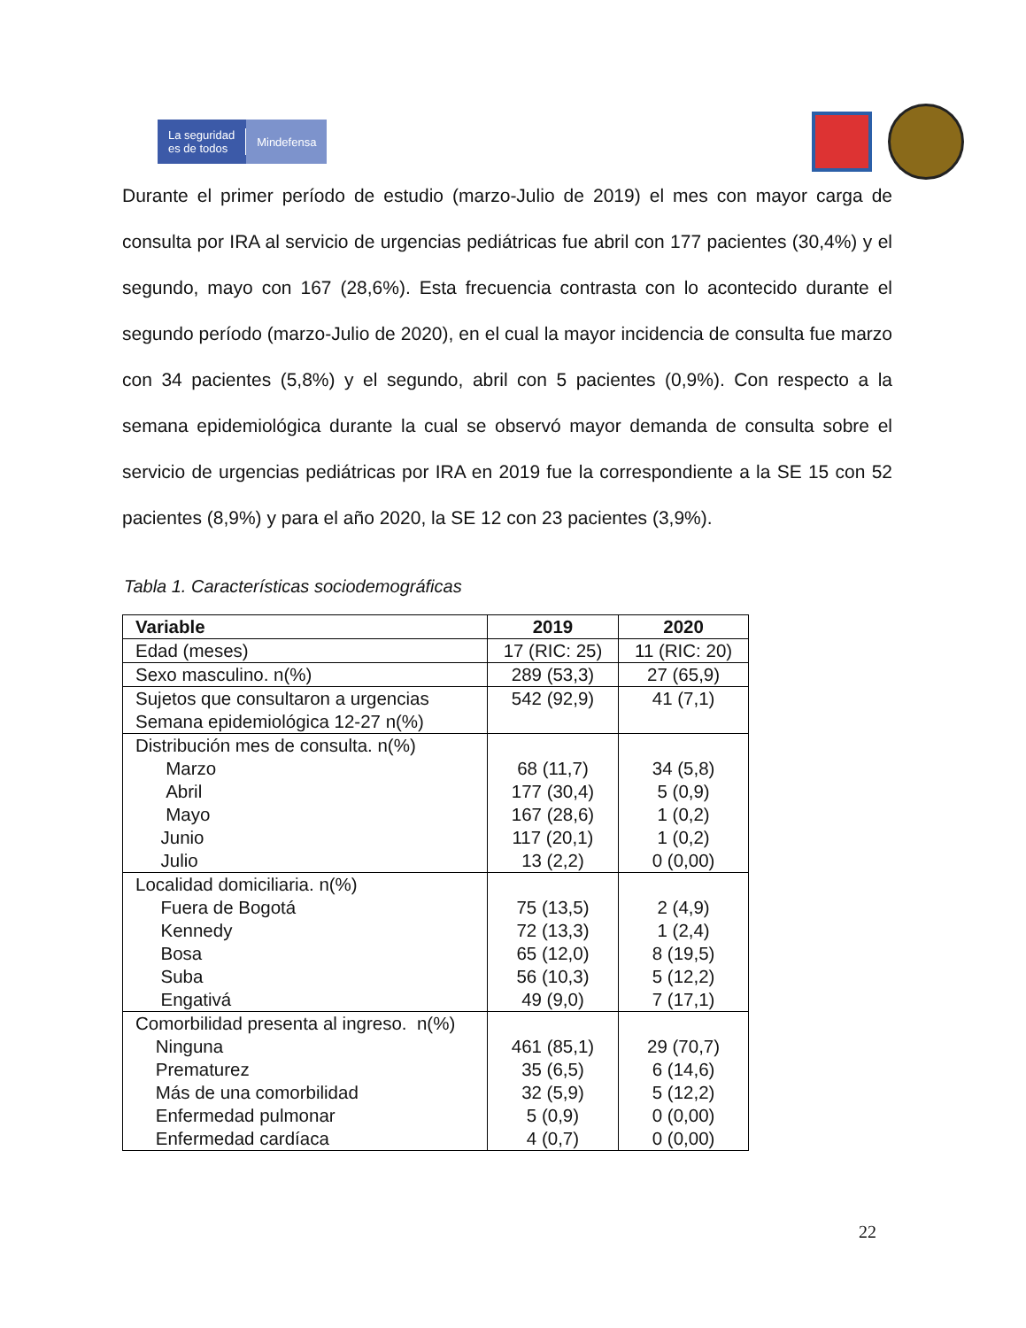La seguridad
es de todos
Mindefensa
Durante el primer período de estudio (marzo-Julio de 2019) el mes con mayor carga de consulta por IRA al servicio de urgencias pediátricas fue abril con 177 pacientes (30,4%) y el segundo, mayo con 167 (28,6%). Esta frecuencia contrasta con lo acontecido durante el segundo período (marzo-Julio de 2020), en el cual la mayor incidencia de consulta fue marzo con 34 pacientes (5,8%) y el segundo, abril con 5 pacientes (0,9%). Con respecto a la semana epidemiológica durante la cual se observó mayor demanda de consulta sobre el servicio de urgencias pediátricas por IRA en 2019 fue la correspondiente a la SE 15 con 52 pacientes (8,9%) y para el año 2020, la SE 12 con 23 pacientes (3,9%).
Tabla 1. Características sociodemográficas
| Variable | 2019 | 2020 |
| --- | --- | --- |
| Edad (meses) | 17 (RIC: 25) | 11 (RIC: 20) |
| Sexo masculino. n(%) | 289 (53,3) | 27 (65,9) |
| Sujetos que consultaron a urgencias Semana epidemiológica 12-27 n(%) | 542 (92,9) | 41 (7,1) |
| Distribución mes de consulta. n(%) Marzo Abril Mayo Junio Julio | 68 (11,7) 177 (30,4) 167 (28,6) 117 (20,1) 13 (2,2) | 34 (5,8) 5 (0,9) 1 (0,2) 1 (0,2) 0 (0,00) |
| Localidad domiciliaria. n(%) Fuera de Bogotá Kennedy Bosa Suba Engativá | 75 (13,5) 72 (13,3) 65 (12,0) 56 (10,3) 49 (9,0) | 2 (4,9) 1 (2,4) 8 (19,5) 5 (12,2) 7 (17,1) |
| Comorbilidad presenta al ingreso. n(%) Ninguna Prematurez Más de una comorbilidad Enfermedad pulmonar Enfermedad cardíaca | 461 (85,1) 35 (6,5) 32 (5,9) 5 (0,9) 4 (0,7) | 29 (70,7) 6 (14,6) 5 (12,2) 0 (0,00) 0 (0,00) |
22